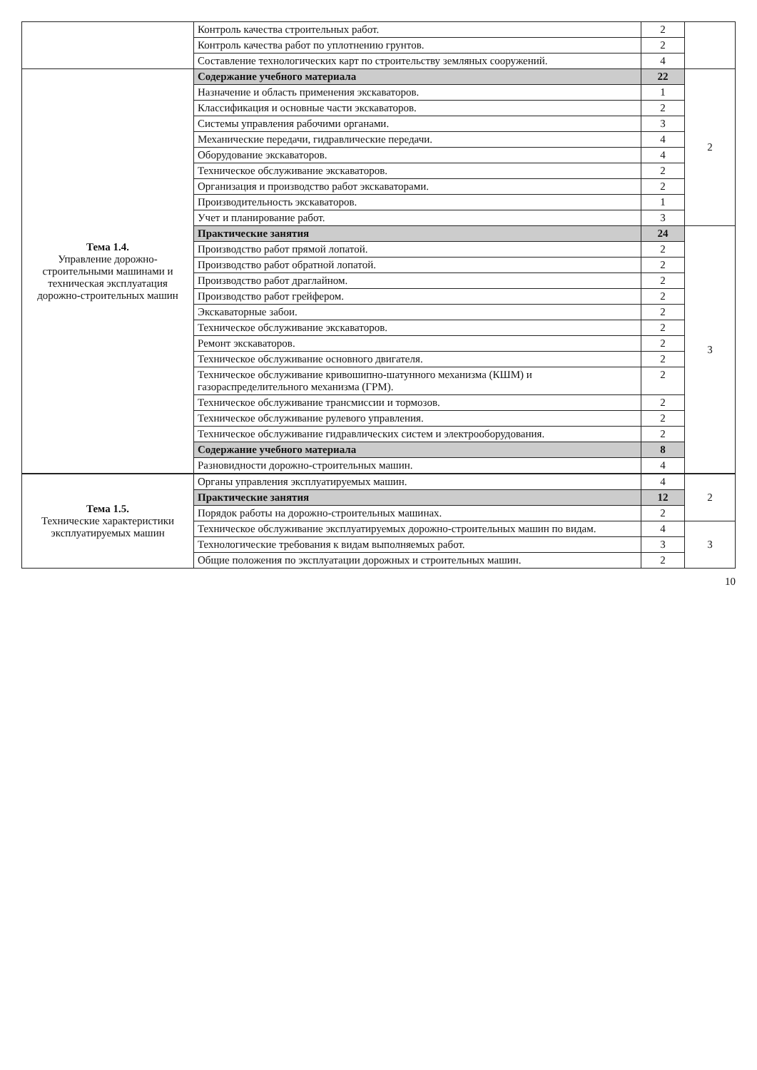| | Контроль качества строительных работ. | 2 | |
| | Контроль качества работ по уплотнению грунтов. | 2 | |
| | Составление технологических карт по строительству земляных сооружений. | 4 | |
| Тема 1.4. Управление дорожно-строительными машинами и техническая эксплуатация дорожно-строительных машин | Содержание учебного материала | 22 | 2 |
| | Назначение и область применения экскаваторов. | 1 | |
| | Классификация и основные части экскаваторов. | 2 | |
| | Системы управления рабочими органами. | 3 | |
| | Механические передачи, гидравлические передачи. | 4 | |
| | Оборудование экскаваторов. | 4 | |
| | Техническое обслуживание экскаваторов. | 2 | |
| | Организация и производство работ экскаваторами. | 2 | |
| | Производительность экскаваторов. | 1 | |
| | Учет и планирование работ. | 3 | |
| | Практические занятия | 24 | 3 |
| | Производство работ прямой лопатой. | 2 | |
| | Производство работ обратной лопатой. | 2 | |
| | Производство работ драглайном. | 2 | |
| | Производство работ грейфером. | 2 | |
| | Экскаваторные забои. | 2 | |
| | Техническое обслуживание экскаваторов. | 2 | |
| | Ремонт экскаваторов. | 2 | |
| | Техническое обслуживание основного двигателя. | 2 | |
| | Техническое обслуживание кривошипно-шатунного механизма (КШМ) и газораспределительного механизма (ГРМ). | 2 | |
| | Техническое обслуживание трансмиссии и тормозов. | 2 | |
| | Техническое обслуживание рулевого управления. | 2 | |
| | Техническое обслуживание гидравлических систем и электрооборудования. | 2 | |
| | Содержание учебного материала | 8 | |
| | Разновидности дорожно-строительных машин. | 4 | |
| Тема 1.5. Технические характеристики эксплуатируемых машин | Органы управления эксплуатируемых машин. | 4 | 2 |
| | Практические занятия | 12 | |
| | Порядок работы на дорожно-строительных машинах. | 2 | |
| | Техническое обслуживание эксплуатируемых дорожно-строительных машин по видам. | 4 | 3 |
| | Технологические требования к видам выполняемых работ. | 3 | |
| | Общие положения по эксплуатации дорожных и строительных машин. | 2 | |
10